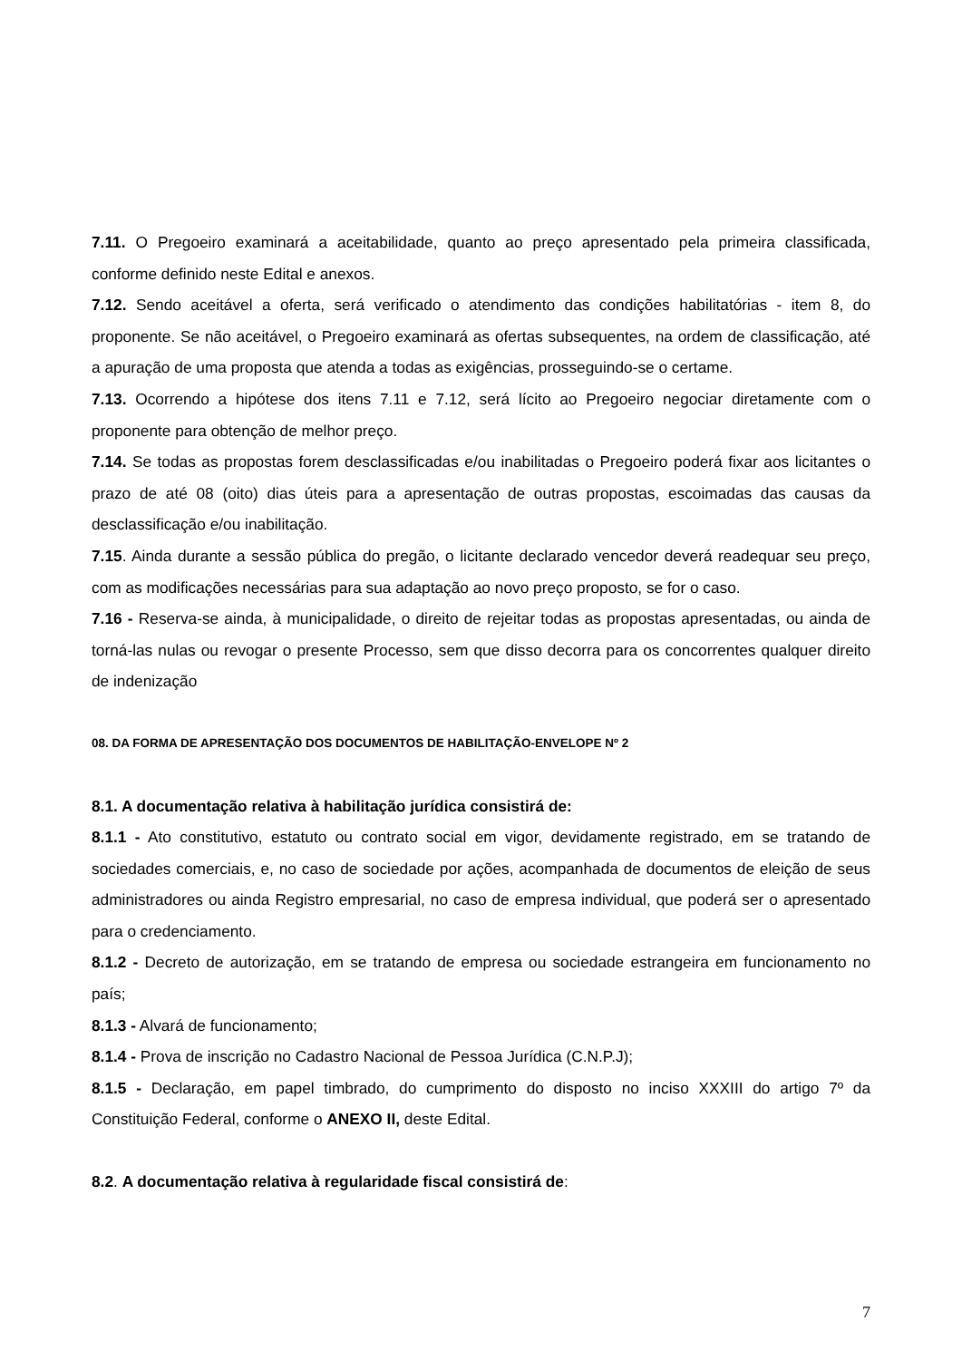7.11. O Pregoeiro examinará a aceitabilidade, quanto ao preço apresentado pela primeira classificada, conforme definido neste Edital e anexos.
7.12. Sendo aceitável a oferta, será verificado o atendimento das condições habilitatórias - item 8, do proponente. Se não aceitável, o Pregoeiro examinará as ofertas subsequentes, na ordem de classificação, até a apuração de uma proposta que atenda a todas as exigências, prosseguindo-se o certame.
7.13. Ocorrendo a hipótese dos itens 7.11 e 7.12, será lícito ao Pregoeiro negociar diretamente com o proponente para obtenção de melhor preço.
7.14. Se todas as propostas forem desclassificadas e/ou inabilitadas o Pregoeiro poderá fixar aos licitantes o prazo de até 08 (oito) dias úteis para a apresentação de outras propostas, escoimadas das causas da desclassificação e/ou inabilitação.
7.15. Ainda durante a sessão pública do pregão, o licitante declarado vencedor deverá readequar seu preço, com as modificações necessárias para sua adaptação ao novo preço proposto, se for o caso.
7.16 - Reserva-se ainda, à municipalidade, o direito de rejeitar todas as propostas apresentadas, ou ainda de torná-las nulas ou revogar o presente Processo, sem que disso decorra para os concorrentes qualquer direito de indenização
08. DA FORMA DE APRESENTAÇÃO DOS DOCUMENTOS DE HABILITAÇÃO-ENVELOPE Nº 2
8.1. A documentação relativa à habilitação jurídica consistirá de:
8.1.1 - Ato constitutivo, estatuto ou contrato social em vigor, devidamente registrado, em se tratando de sociedades comerciais, e, no caso de sociedade por ações, acompanhada de documentos de eleição de seus administradores ou ainda Registro empresarial, no caso de empresa individual, que poderá ser o apresentado para o credenciamento.
8.1.2 - Decreto de autorização, em se tratando de empresa ou sociedade estrangeira em funcionamento no país;
8.1.3 - Alvará de funcionamento;
8.1.4 - Prova de inscrição no Cadastro Nacional de Pessoa Jurídica (C.N.P.J);
8.1.5 - Declaração, em papel timbrado, do cumprimento do disposto no inciso XXXIII do artigo 7º da Constituição Federal, conforme o ANEXO II, deste Edital.
8.2. A documentação relativa à regularidade fiscal consistirá de:
7